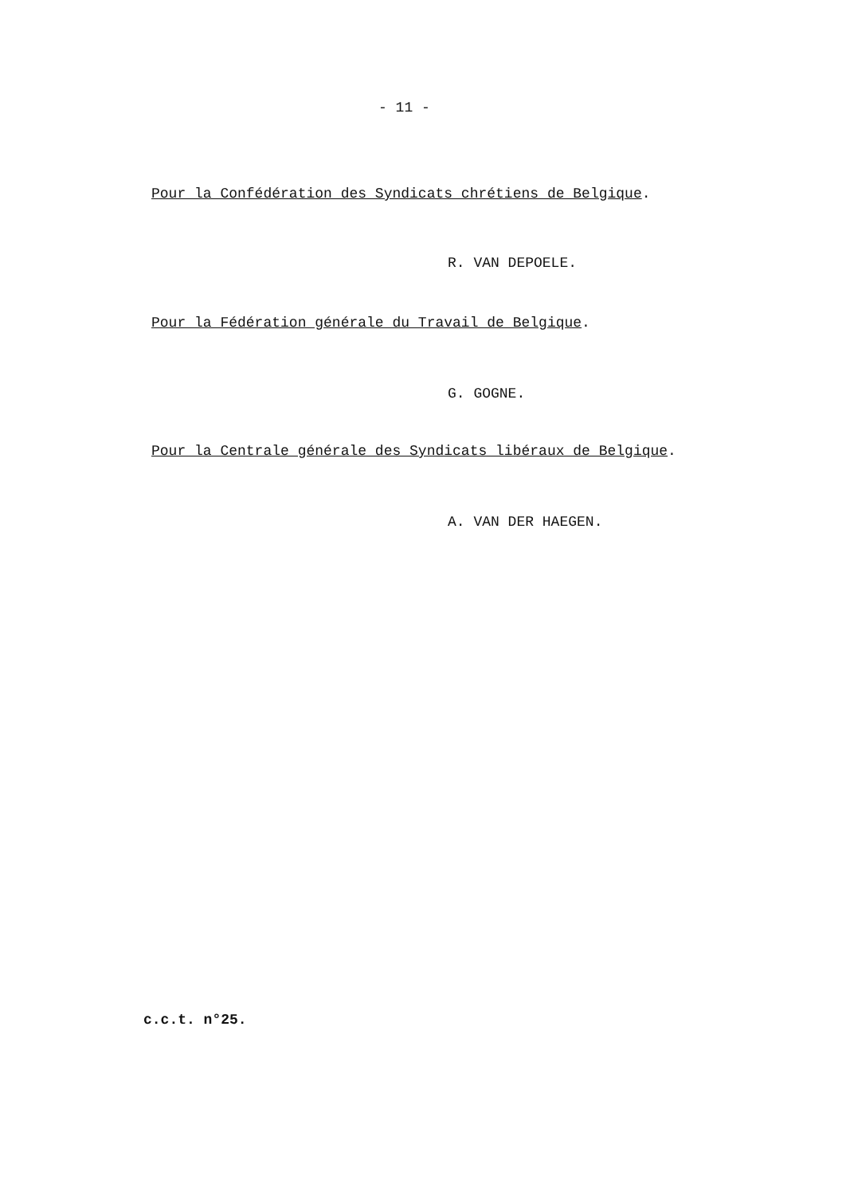- 11 -
Pour la Confédération des Syndicats chrétiens de Belgique.
R. VAN DEPOELE.
Pour la Fédération générale du Travail de Belgique.
G. GOGNE.
Pour la Centrale générale des Syndicats libéraux de Belgique.
A. VAN DER HAEGEN.
c.c.t. n°25.